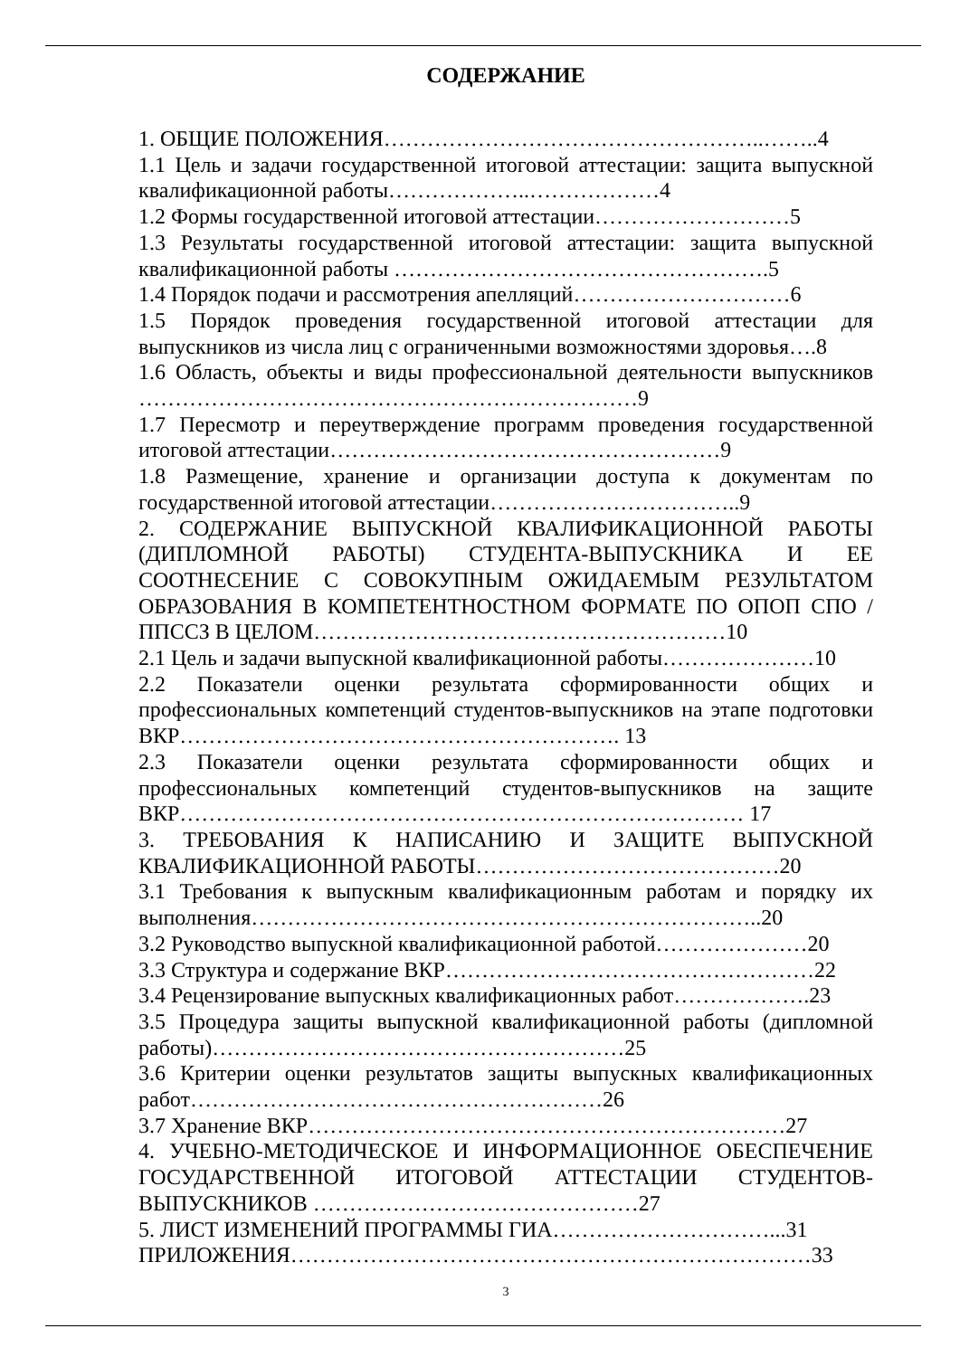СОДЕРЖАНИЕ
1. ОБЩИЕ ПОЛОЖЕНИЯ……………………………………………..……..4
1.1 Цель и задачи государственной итоговой аттестации: защита выпускной квалификационной работы………………..………………4
1.2 Формы государственной итоговой аттестации………………………5
1.3 Результаты государственной итоговой аттестации: защита выпускной квалификационной работы …………………………………………….5
1.4 Порядок подачи и рассмотрения апелляций…………………………6
1.5 Порядок проведения государственной итоговой аттестации для выпускников из числа лиц с ограниченными возможностями здоровья….8
1.6 Область, объекты и виды профессиональной деятельности выпускников ……………………………………………………………9
1.7 Пересмотр и переутверждение программ проведения государственной итоговой аттестации………………………………………………9
1.8 Размещение, хранение и организации доступа к документам по государственной итоговой аттестации……………………………..9
2. СОДЕРЖАНИЕ ВЫПУСКНОЙ КВАЛИФИКАЦИОННОЙ РАБОТЫ (ДИПЛОМНОЙ РАБОТЫ) СТУДЕНТА-ВЫПУСКНИКА И ЕЕ СООТНЕСЕНИЕ С СОВОКУПНЫМ ОЖИДАЕМЫМ РЕЗУЛЬТАТОМ ОБРАЗОВАНИЯ В КОМПЕТЕНТНОСТНОМ ФОРМАТЕ ПО ОПОП СПО /ППССЗ В ЦЕЛОМ…………………………………………………10
2.1 Цель и задачи выпускной квалификационной работы…………………10
2.2 Показатели оценки результата сформированности общих и профессиональных компетенций студентов-выпускников на этапе подготовки ВКР……………………………………………………. 13
2.3 Показатели оценки результата сформированности общих и профессиональных компетенций студентов-выпускников на защите ВКР…………………………………………………………………… 17
3. ТРЕБОВАНИЯ К НАПИСАНИЮ И ЗАЩИТЕ ВЫПУСКНОЙ КВАЛИФИКАЦИОННОЙ РАБОТЫ……………………………………20
3.1 Требования к выпускным квалификационным работам и порядку их выполнения……………………………………………………………..20
3.2 Руководство выпускной квалификационной работой…………………20
3.3 Структура и содержание ВКР……………………………………………22
3.4 Рецензирование выпускных квалификационных работ……………….23
3.5 Процедура защиты выпускной квалификационной работы (дипломной работы)…………………………………………………25
3.6 Критерии оценки результатов защиты выпускных квалификационных работ…………………………………………………26
3.7 Хранение ВКР…………………………………………………………27
4. УЧЕБНО-МЕТОДИЧЕСКОЕ И ИНФОРМАЦИОННОЕ ОБЕСПЕЧЕНИЕ ГОСУДАРСТВЕННОЙ ИТОГОВОЙ АТТЕСТАЦИИ СТУДЕНТОВ-ВЫПУСКНИКОВ ………………………………………27
5. ЛИСТ ИЗМЕНЕНИЙ ПРОГРАММЫ ГИА…………………………...31
ПРИЛОЖЕНИЯ………………………………………………………………33
3